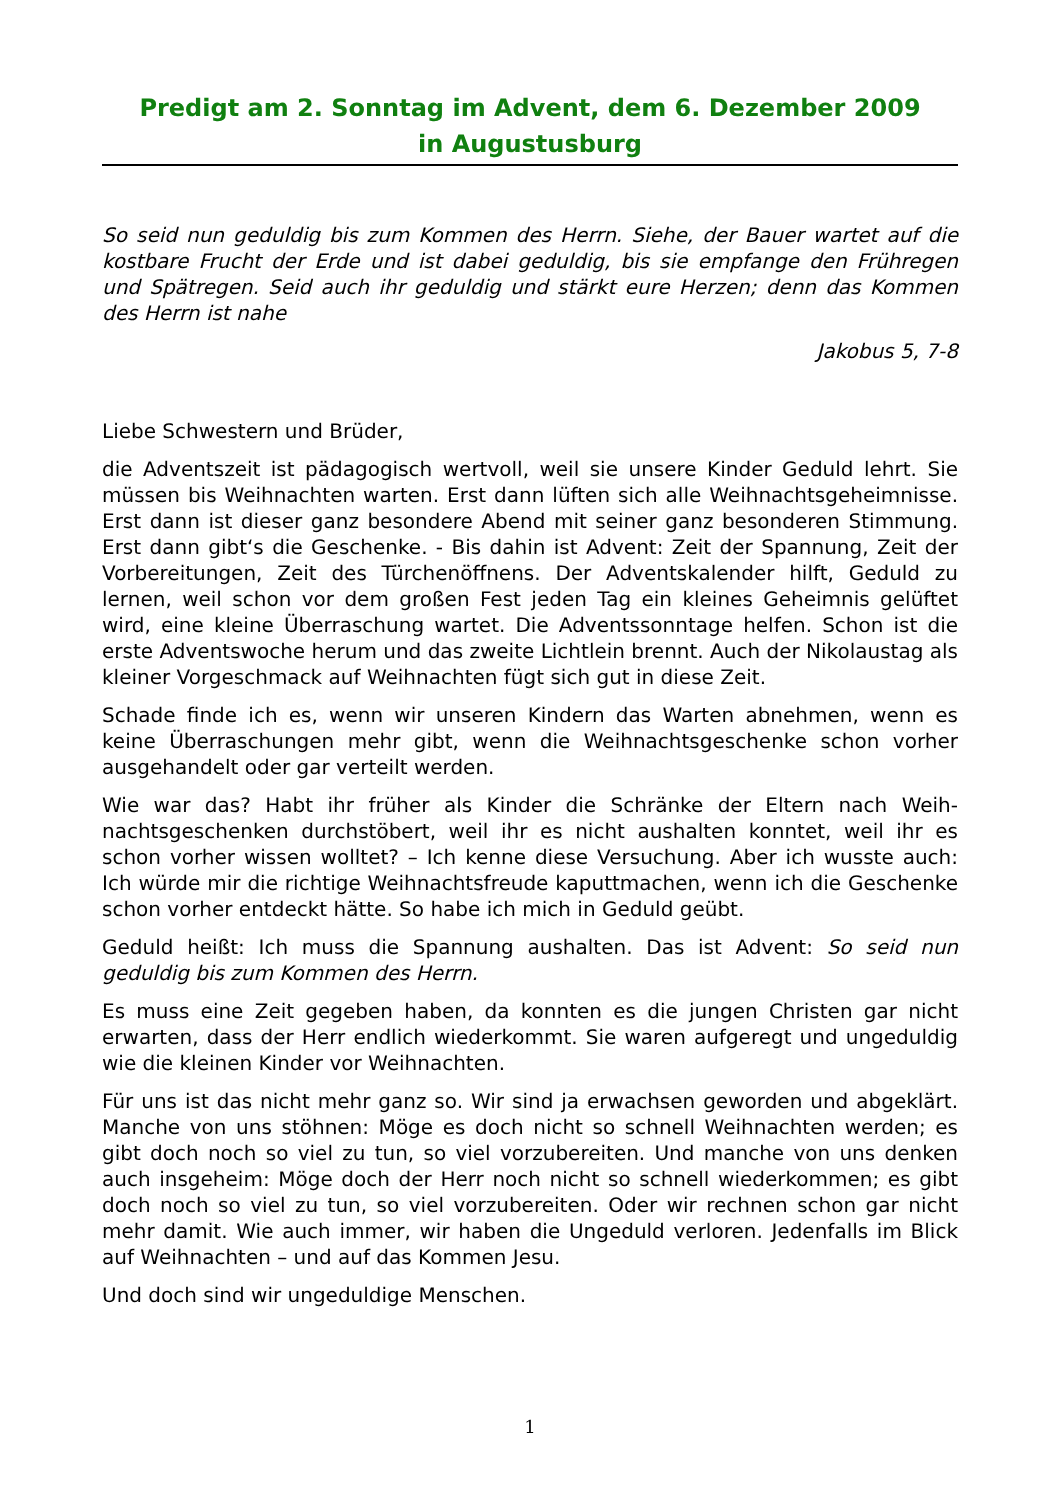Predigt am 2. Sonntag im Advent, dem 6. Dezember 2009
in Augustusburg
So seid nun geduldig bis zum Kommen des Herrn. Siehe, der Bauer wartet auf die kostbare Frucht der Erde und ist dabei geduldig, bis sie empfange den Frühregen und Spätregen. Seid auch ihr geduldig und stärkt eure Herzen; denn das Kommen des Herrn ist nahe
Jakobus 5, 7-8
Liebe Schwestern und Brüder,
die Adventszeit ist pädagogisch wertvoll, weil sie unsere Kinder Geduld lehrt. Sie müssen bis Weihnachten warten. Erst dann lüften sich alle Weihnachtsge­heimnisse. Erst dann ist dieser ganz besondere Abend mit seiner ganz beson­deren Stimmung. Erst dann gibt‘s die Geschenke. - Bis dahin ist Advent: Zeit der Spannung, Zeit der Vorbereitungen, Zeit des Türchenöffnens. Der Advents­kalender hilft, Geduld zu lernen, weil schon vor dem großen Fest jeden Tag ein kleines Geheimnis gelüftet wird, eine kleine Überraschung wartet. Die Advents­sonntage helfen. Schon ist die erste Adventswoche herum und das zweite Lichtlein brennt. Auch der Nikolaustag als kleiner Vorgeschmack auf Weihnach­ten fügt sich gut in diese Zeit.
Schade finde ich es, wenn wir unseren Kindern das Warten abnehmen, wenn es keine Überraschungen mehr gibt, wenn die Weihnachtsgeschenke schon vorher ausgehandelt oder gar verteilt werden.
Wie war das? Habt ihr früher als Kinder die Schränke der Eltern nach Weih­nachtsgeschenken durchstöbert, weil ihr es nicht aushalten konntet, weil ihr es schon vorher wissen wolltet? – Ich kenne diese Versuchung. Aber ich wusste auch: Ich würde mir die richtige Weihnachtsfreude kaputtmachen, wenn ich die Geschenke schon vorher entdeckt hätte. So habe ich mich in Geduld geübt.
Geduld heißt: Ich muss die Spannung aushalten. Das ist Advent: So seid nun geduldig bis zum Kommen des Herrn.
Es muss eine Zeit gegeben haben, da konnten es die jungen Christen gar nicht erwarten, dass der Herr endlich wiederkommt. Sie waren aufgeregt und unge­duldig wie die kleinen Kinder vor Weihnachten.
Für uns ist das nicht mehr ganz so. Wir sind ja erwachsen geworden und abge­klärt. Manche von uns stöhnen: Möge es doch nicht so schnell Weihnachten werden; es gibt doch noch so viel zu tun, so viel vorzubereiten. Und manche von uns denken auch insgeheim: Möge doch der Herr noch nicht so schnell wiederkommen; es gibt doch noch so viel zu tun, so viel vorzubereiten. Oder wir rechnen schon gar nicht mehr damit. Wie auch immer, wir haben die Unge­duld verloren. Jedenfalls im Blick auf Weihnachten – und auf das Kommen Jesu.
Und doch sind wir ungeduldige Menschen.
1